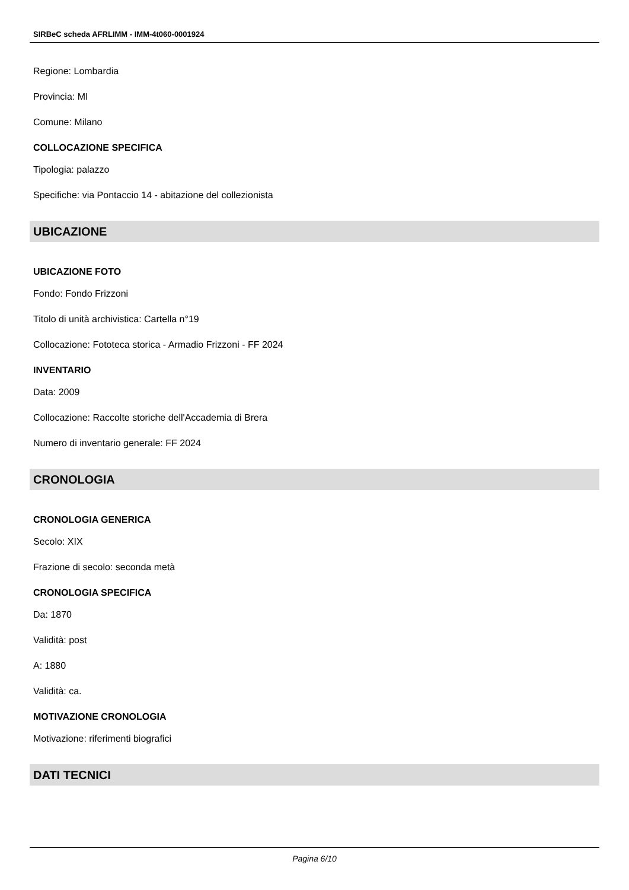SIRBeC scheda AFRLIMM - IMM-4t060-0001924
Regione: Lombardia
Provincia: MI
Comune: Milano
COLLOCAZIONE SPECIFICA
Tipologia: palazzo
Specifiche: via Pontaccio 14 - abitazione del collezionista
UBICAZIONE
UBICAZIONE FOTO
Fondo: Fondo Frizzoni
Titolo di unità archivistica: Cartella n°19
Collocazione: Fototeca storica - Armadio Frizzoni - FF 2024
INVENTARIO
Data: 2009
Collocazione: Raccolte storiche dell'Accademia di Brera
Numero di inventario generale: FF 2024
CRONOLOGIA
CRONOLOGIA GENERICA
Secolo: XIX
Frazione di secolo: seconda metà
CRONOLOGIA SPECIFICA
Da: 1870
Validità: post
A: 1880
Validità: ca.
MOTIVAZIONE CRONOLOGIA
Motivazione: riferimenti biografici
DATI TECNICI
Pagina 6/10